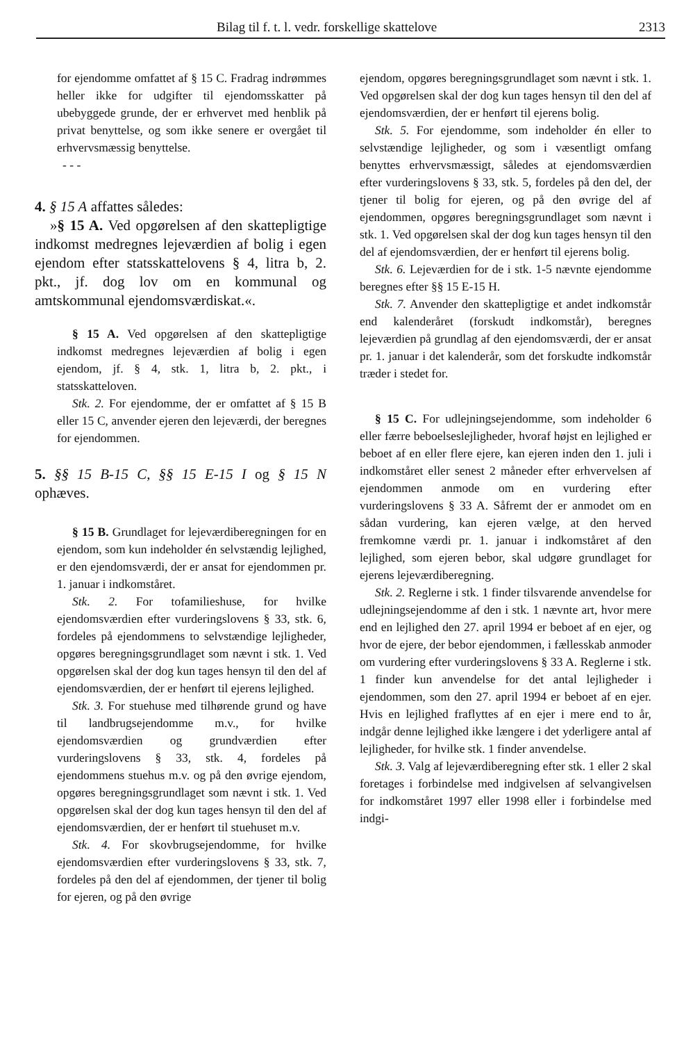Bilag til f. t. l. vedr. forskellige skattelove 2313
for ejendomme omfattet af § 15 C. Fradrag indrømmes heller ikke for udgifter til ejendomsskatter på ubebyggede grunde, der er erhvervet med henblik på privat benyttelse, og som ikke senere er overgået til erhvervsmæssig benyttelse.
- - -
4. § 15 A affattes således:
»§ 15 A. Ved opgørelsen af den skattepligtige indkomst medregnes lejeværdien af bolig i egen ejendom efter statsskattelovens § 4, litra b, 2. pkt., jf. dog lov om en kommunal og amtskommunal ejendomsværdiskat.«.
§ 15 A. Ved opgørelsen af den skattepligtige indkomst medregnes lejeværdien af bolig i egen ejendom, jf. § 4, stk. 1, litra b, 2. pkt., i statsskatteloven.
Stk. 2. For ejendomme, der er omfattet af § 15 B eller 15 C, anvender ejeren den lejeværdi, der beregnes for ejendommen.
5. §§ 15 B-15 C, §§ 15 E-15 I og § 15 N ophæves.
§ 15 B. Grundlaget for lejeværdiberegningen for en ejendom, som kun indeholder én selvstændig lejlighed, er den ejendomsværdi, der er ansat for ejendommen pr. 1. januar i indkomståret.
Stk. 2. For tofamilieshuse, for hvilke ejendomsværdien efter vurderingslovens § 33, stk. 6, fordeles på ejendommens to selvstændige lejligheder, opgøres beregningsgrundlaget som nævnt i stk. 1. Ved opgørelsen skal der dog kun tages hensyn til den del af ejendomsværdien, der er henført til ejerens lejlighed.
Stk. 3. For stuehuse med tilhørende grund og have til landbrugsejendomme m.v., for hvilke ejendomsværdien og grundværdien efter vurderingslovens § 33, stk. 4, fordeles på ejendommens stuehus m.v. og på den øvrige ejendom, opgøres beregningsgrundlaget som nævnt i stk. 1. Ved opgørelsen skal der dog kun tages hensyn til den del af ejendomsværdien, der er henført til stuehuset m.v.
Stk. 4. For skovbrugsejendomme, for hvilke ejendomsværdien efter vurderingslovens § 33, stk. 7, fordeles på den del af ejendommen, der tjener til bolig for ejeren, og på den øvrige
ejendom, opgøres beregningsgrundlaget som nævnt i stk. 1. Ved opgørelsen skal der dog kun tages hensyn til den del af ejendomsværdien, der er henført til ejerens bolig.
Stk. 5. For ejendomme, som indeholder én eller to selvstændige lejligheder, og som i væsentligt omfang benyttes erhvervsmæssigt, således at ejendomsværdien efter vurderingslovens § 33, stk. 5, fordeles på den del, der tjener til bolig for ejeren, og på den øvrige del af ejendommen, opgøres beregningsgrundlaget som nævnt i stk. 1. Ved opgørelsen skal der dog kun tages hensyn til den del af ejendomsværdien, der er henført til ejerens bolig.
Stk. 6. Lejeværdien for de i stk. 1-5 nævnte ejendomme beregnes efter §§ 15 E-15 H.
Stk. 7. Anvender den skattepligtige et andet indkomstår end kalenderåret (forskudt indkomstår), beregnes lejeværdien på grundlag af den ejendomsværdi, der er ansat pr. 1. januar i det kalenderår, som det forskudte indkomstår træder i stedet for.
§ 15 C. For udlejningsejendomme, som indeholder 6 eller færre beboelseslejligheder, hvoraf højst en lejlighed er beboet af en eller flere ejere, kan ejeren inden den 1. juli i indkomståret eller senest 2 måneder efter erhvervelsen af ejendommen anmode om en vurdering efter vurderingslovens § 33 A. Såfremt der er anmodet om en sådan vurdering, kan ejeren vælge, at den herved fremkomne værdi pr. 1. januar i indkomståret af den lejlighed, som ejeren bebor, skal udgøre grundlaget for ejerens lejeværdiberegning.
Stk. 2. Reglerne i stk. 1 finder tilsvarende anvendelse for udlejningsejendomme af den i stk. 1 nævnte art, hvor mere end en lejlighed den 27. april 1994 er beboet af en ejer, og hvor de ejere, der bebor ejendommen, i fællesskab anmoder om vurdering efter vurderingslovens § 33 A. Reglerne i stk. 1 finder kun anvendelse for det antal lejligheder i ejendommen, som den 27. april 1994 er beboet af en ejer. Hvis en lejlighed fraflyttes af en ejer i mere end to år, indgår denne lejlighed ikke længere i det yderligere antal af lejligheder, for hvilke stk. 1 finder anvendelse.
Stk. 3. Valg af lejeværdiberegning efter stk. 1 eller 2 skal foretages i forbindelse med indgivelsen af selvangivelsen for indkomståret 1997 eller 1998 eller i forbindelse med indgi-